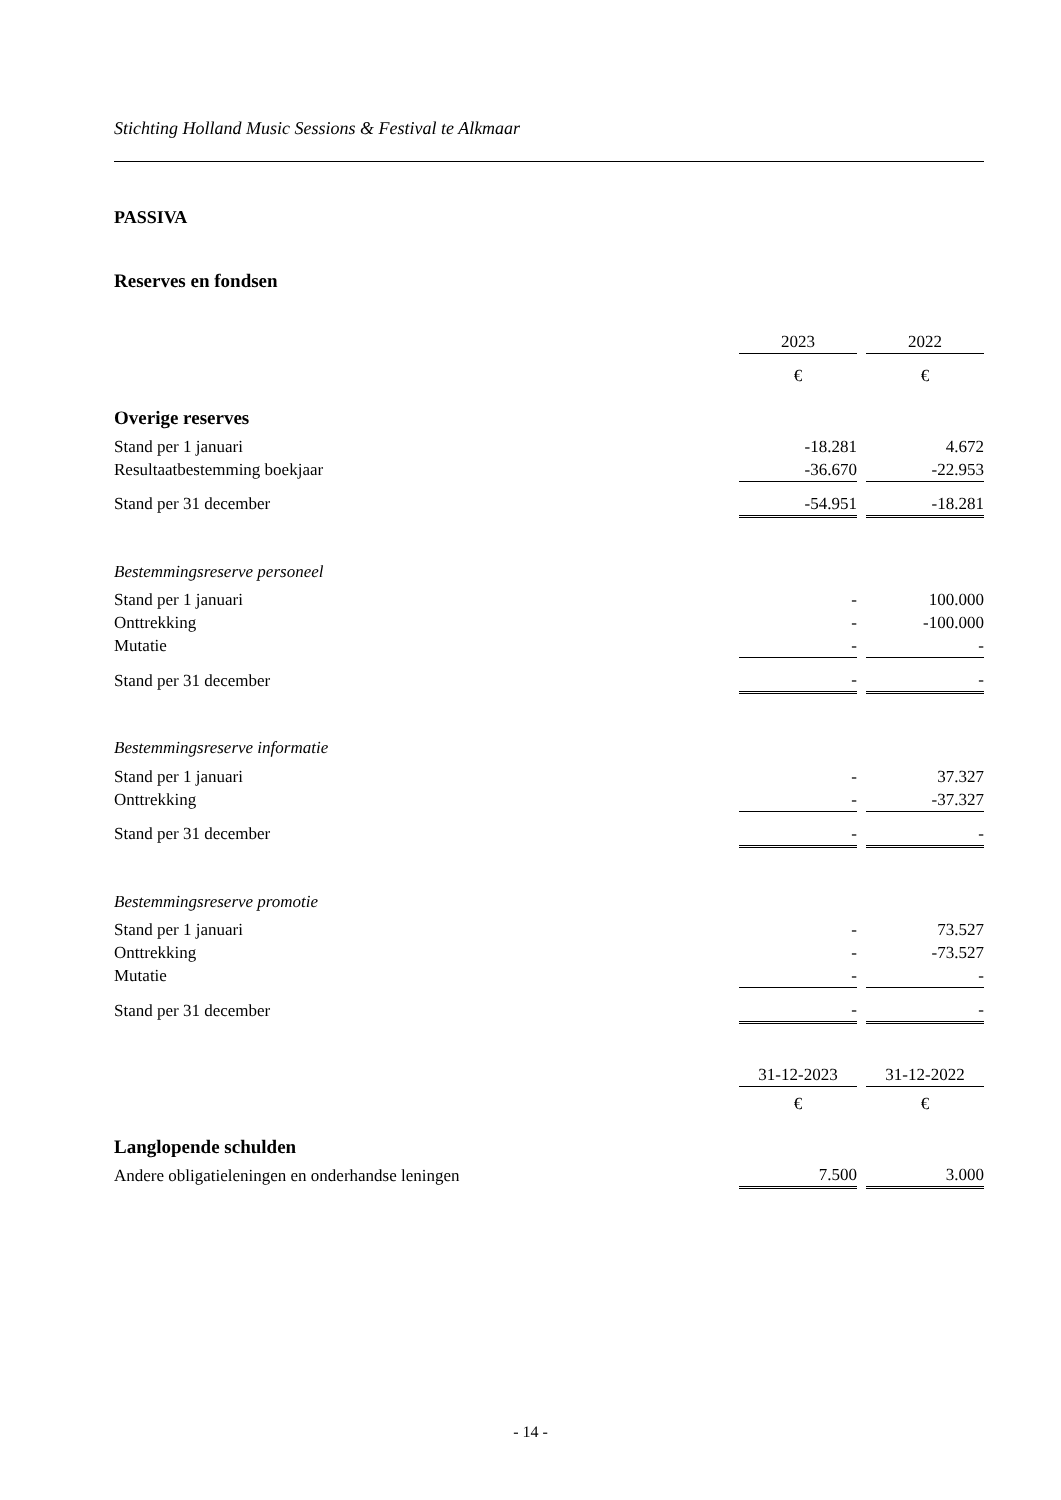Stichting Holland Music Sessions & Festival te Alkmaar
PASSIVA
Reserves en fondsen
| | 2023 | | 2022 |
| --- | --- | --- | --- |
| | € | | € |
| Overige reserves | | | |
| Stand per 1 januari | -18.281 | | 4.672 |
| Resultaatbestemming boekjaar | -36.670 | | -22.953 |
| Stand per 31 december | -54.951 | | -18.281 |
| Bestemmingsreserve personeel | | | |
| Stand per 1 januari | - | | 100.000 |
| Onttrekking | - | | -100.000 |
| Mutatie | - | | - |
| Stand per 31 december | - | | - |
| Bestemmingsreserve informatie | | | |
| Stand per 1 januari | - | | 37.327 |
| Onttrekking | - | | -37.327 |
| Stand per 31 december | - | | - |
| Bestemmingsreserve promotie | | | |
| Stand per 1 januari | - | | 73.527 |
| Onttrekking | - | | -73.527 |
| Mutatie | - | | - |
| Stand per 31 december | - | | - |
| | 31-12-2023 | | 31-12-2022 |
| | € | | € |
| Langlopende schulden | | | |
| Andere obligatieleningen en onderhandse leningen | 7.500 | | 3.000 |
- 14 -